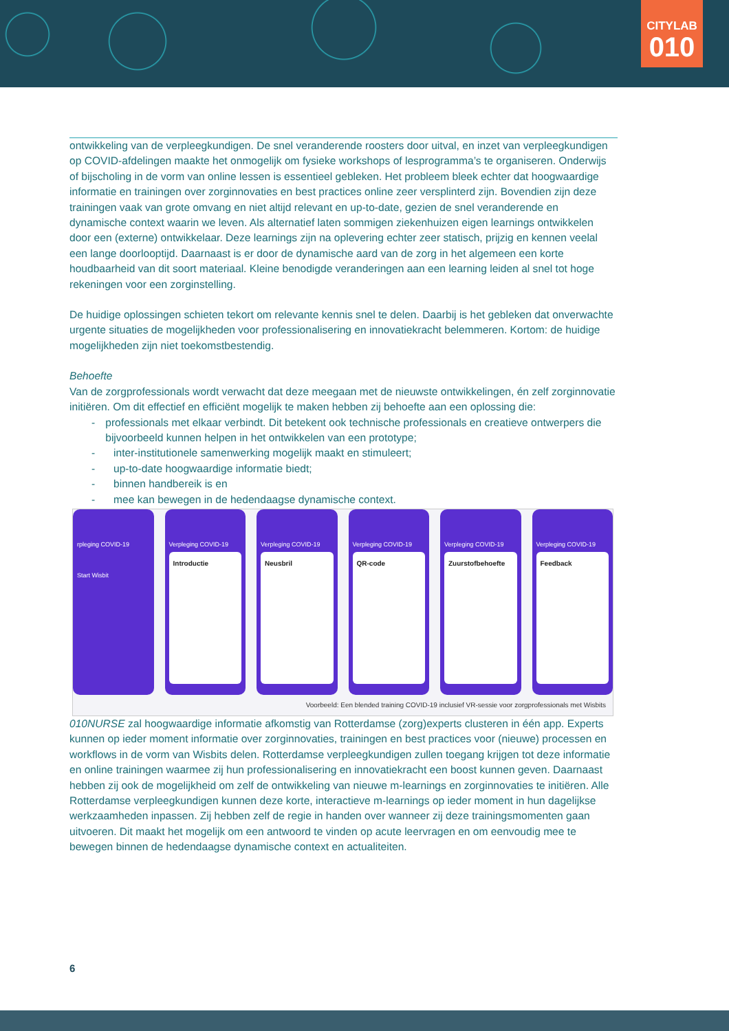CITYLAB
010
ontwikkeling van de verpleegkundigen. De snel veranderende roosters door uitval, en inzet van verpleegkundigen op COVID-afdelingen maakte het onmogelijk om fysieke workshops of lesprogramma’s te organiseren. Onderwijs of bijscholing in de vorm van online lessen is essentieel gebleken. Het probleem bleek echter dat hoogwaardige informatie en trainingen over zorginnovaties en best practices online zeer versplinterd zijn. Bovendien zijn deze trainingen vaak van grote omvang en niet altijd relevant en up-to-date, gezien de snel veranderende en dynamische context waarin we leven. Als alternatief laten sommigen ziekenhuizen eigen learnings ontwikkelen door een (externe) ontwikkelaar. Deze learnings zijn na oplevering echter zeer statisch, prijzig en kennen veelal een lange doorlooptijd. Daarnaast is er door de dynamische aard van de zorg in het algemeen een korte houdbaarheid van dit soort materiaal. Kleine benodigde veranderingen aan een learning leiden al snel tot hoge rekeningen voor een zorginstelling.
De huidige oplossingen schieten tekort om relevante kennis snel te delen. Daarbij is het gebleken dat onverwachte urgente situaties de mogelijkheden voor professionalisering en innovatiekracht belemmeren. Kortom: de huidige mogelijkheden zijn niet toekomstbestendig.
Behoefte
Van de zorgprofessionals wordt verwacht dat deze meegaan met de nieuwste ontwikkelingen, én zelf zorginnovatie initiëren. Om dit effectief en efficiënt mogelijk te maken hebben zij behoefte aan een oplossing die:
- professionals met elkaar verbindt. Dit betekent ook technische professionals en creatieve ontwerpers die bijvoorbeeld kunnen helpen in het ontwikkelen van een prototype;
- inter-institutionele samenwerking mogelijk maakt en stimuleert;
- up-to-date hoogwaardige informatie biedt;
- binnen handbereik is en
- mee kan bewegen in de hedendaagse dynamische context.
rpleging COVID-19
Start Wisbit
Verpleging COVID-19
Introductie
Verpleging COVID-19
Neusbril
Verpleging COVID-19
QR-code
Verpleging COVID-19
Zuurstofbehoefte
Verpleging COVID-19
Feedback
Voorbeeld: Een blended training COVID-19 inclusief VR-sessie voor zorgprofessionals met Wisbits
010NURSE zal hoogwaardige informatie afkomstig van Rotterdamse (zorg)experts clusteren in één app. Experts kunnen op ieder moment informatie over zorginnovaties, trainingen en best practices voor (nieuwe) processen en workflows in de vorm van Wisbits delen. Rotterdamse verpleegkundigen zullen toegang krijgen tot deze informatie en online trainingen waarmee zij hun professionalisering en innovatiekracht een boost kunnen geven. Daarnaast hebben zij ook de mogelijkheid om zelf de ontwikkeling van nieuwe m-learnings en zorginnovaties te initiëren. Alle Rotterdamse verpleegkundigen kunnen deze korte, interactieve m-learnings op ieder moment in hun dagelijkse werkzaamheden inpassen. Zij hebben zelf de regie in handen over wanneer zij deze trainingsmomenten gaan uitvoeren. Dit maakt het mogelijk om een antwoord te vinden op acute leervragen en om eenvoudig mee te bewegen binnen de hedendaagse dynamische context en actualiteiten.
6